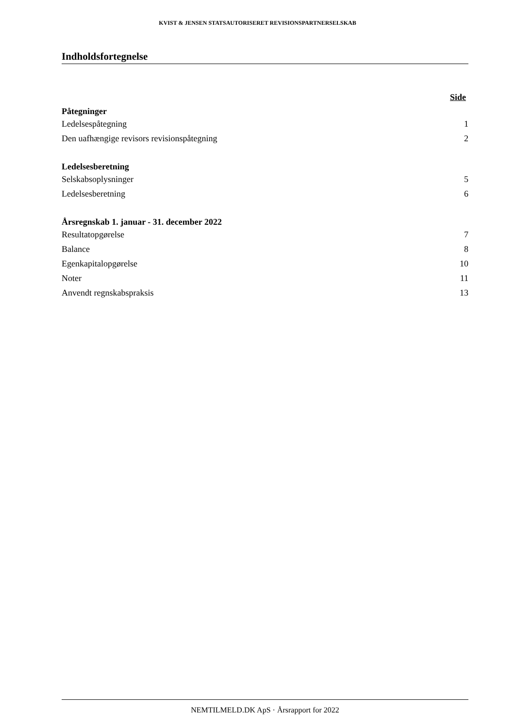KVIST & JENSEN STATSAUTORISERET REVISIONSPARTNERSELSKAB
Indholdsfortegnelse
Side
Påtegninger
Ledelsespåtegning 1
Den uafhængige revisors revisionspåtegning 2
Ledelsesberetning
Selskabsoplysninger 5
Ledelsesberetning 6
Årsregnskab 1. januar - 31. december 2022
Resultatopgørelse 7
Balance 8
Egenkapitalopgørelse 10
Noter 11
Anvendt regnskabspraksis 13
NEMTILMELD.DK ApS · Årsrapport for 2022